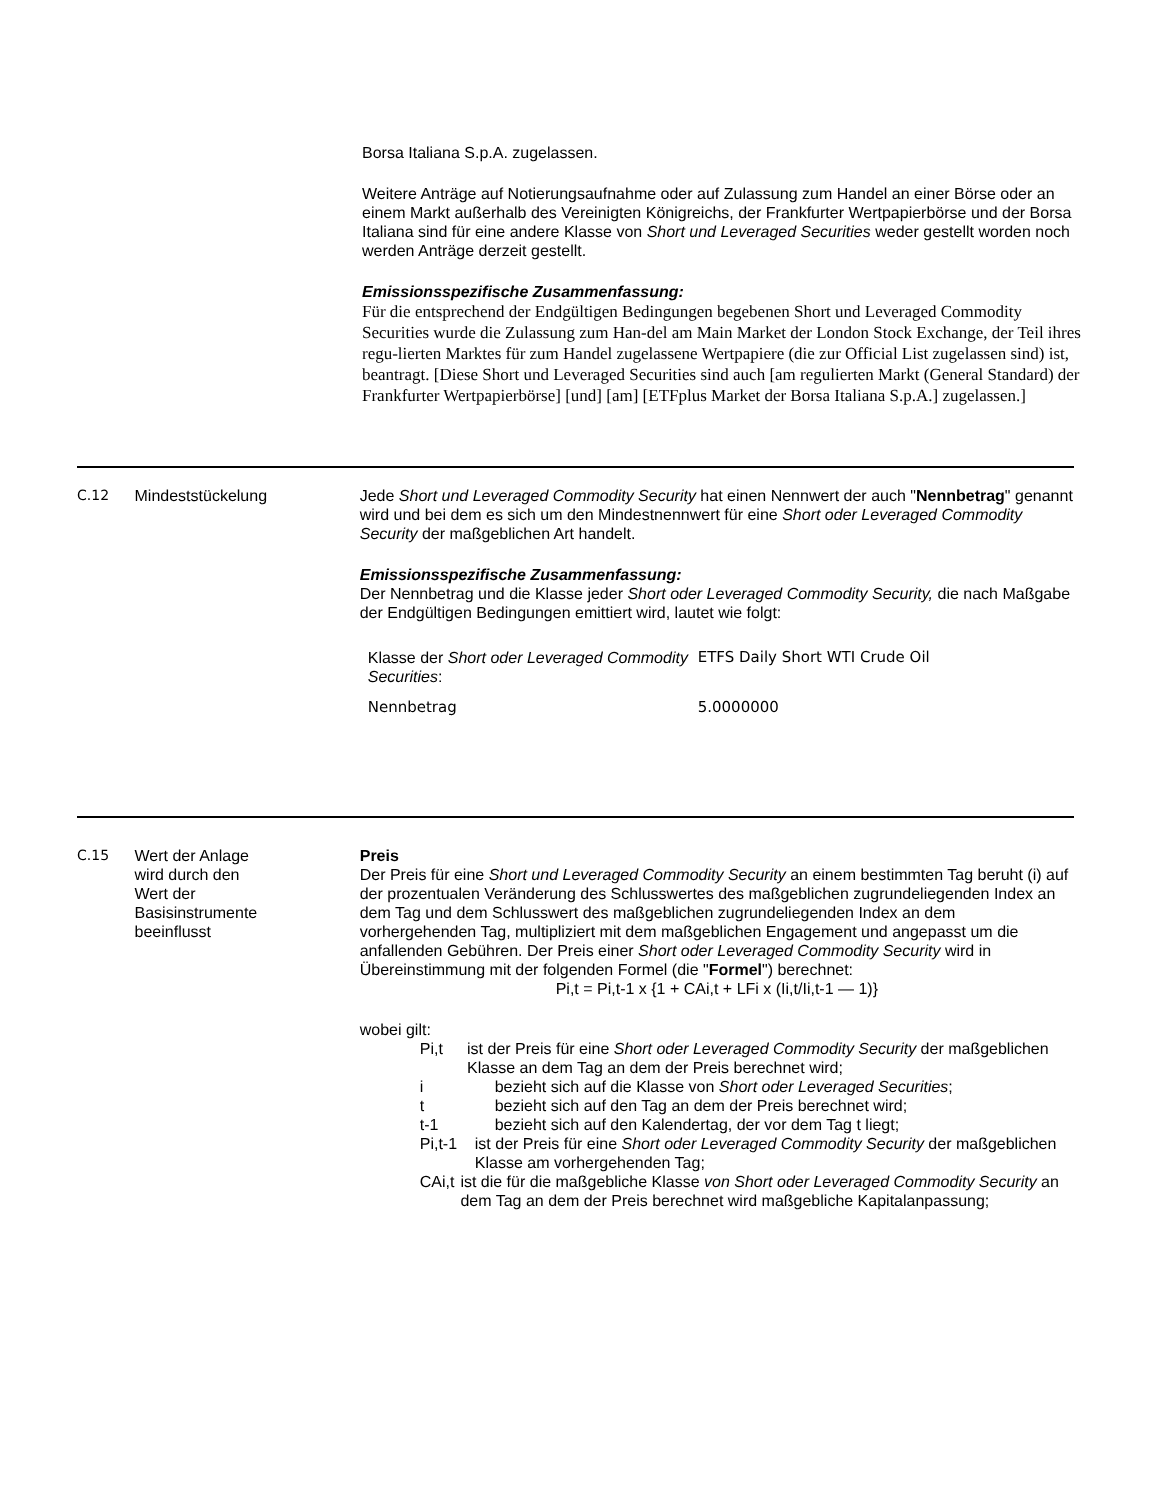Borsa Italiana S.p.A. zugelassen.
Weitere Anträge auf Notierungsaufnahme oder auf Zulassung zum Handel an einer Börse oder an einem Markt außerhalb des Vereinigten Königreichs, der Frankfurter Wertpapierbörse und der Borsa Italiana sind für eine andere Klasse von Short und Leveraged Securities weder gestellt worden noch werden Anträge derzeit gestellt.
Emissionsspezifische Zusammenfassung:
Für die entsprechend der Endgültigen Bedingungen begebenen Short und Leveraged Commodity Securities wurde die Zulassung zum Han-del am Main Market der London Stock Exchange, der Teil ihres regu-lierten Marktes für zum Handel zugelassene Wertpapiere (die zur Official List zugelassen sind) ist, beantragt. [Diese Short und Leveraged Securities sind auch [am regulierten Markt (General Standard) der Frankfurter Wertpapierbörse] [und] [am] [ETFplus Market der Borsa Italiana S.p.A.] zugelassen.]
C.12 Mindeststückelung Jede Short und Leveraged Commodity Security hat einen Nennwert der auch "Nennbetrag" genannt wird und bei dem es sich um den Mindestnennwert für eine Short oder Leveraged Commodity Security der maßgeblichen Art handelt.
Emissionsspezifische Zusammenfassung:
Der Nennbetrag und die Klasse jeder Short oder Leveraged Commodity Security, die nach Maßgabe der Endgültigen Bedingungen emittiert wird, lautet wie folgt:
| Klasse der Short oder Leveraged Commodity Securities : | ETFS Daily Short WTI Crude Oil |
| Nennbetrag | 5.0000000 |
C.15 Wert der Anlage
wird durch den
Wert der
Basisinstrumente
beeinflusst
Preis
Der Preis für eine Short und Leveraged Commodity Security an einem bestimmten Tag beruht (i) auf der prozentualen Veränderung des Schlusswertes des maßgeblichen zugrundeliegenden Index an dem Tag und dem Schlusswert des maßgeblichen zugrundeliegenden Index an dem vorhergehenden Tag, multipliziert mit dem maßgeblichen Engagement und angepasst um die anfallenden Gebühren. Der Preis einer Short oder Leveraged Commodity Security wird in Übereinstimmung mit der folgenden Formel (die "Formel") berechnet:
Pi,t = Pi,t-1 x {1 + CAi,t + LFi x (Ii,t/Ii,t-1 — 1)}
wobei gilt:
Pi,t ist der Preis für eine Short oder Leveraged Commodity Security der maßgeblichen Klasse an dem Tag an dem der Preis berechnet wird;
i bezieht sich auf die Klasse von Short oder Leveraged Securities;
t bezieht sich auf den Tag an dem der Preis berechnet wird;
t-1 bezieht sich auf den Kalendertag, der vor dem Tag t liegt;
Pi,t-1 ist der Preis für eine Short oder Leveraged Commodity Security der maßgeblichen Klasse am vorhergehenden Tag;
CAi,t ist die für die maßgebliche Klasse von Short oder Leveraged Commodity Security an dem Tag an dem der Preis berechnet wird maßgebliche Kapitalanpassung;